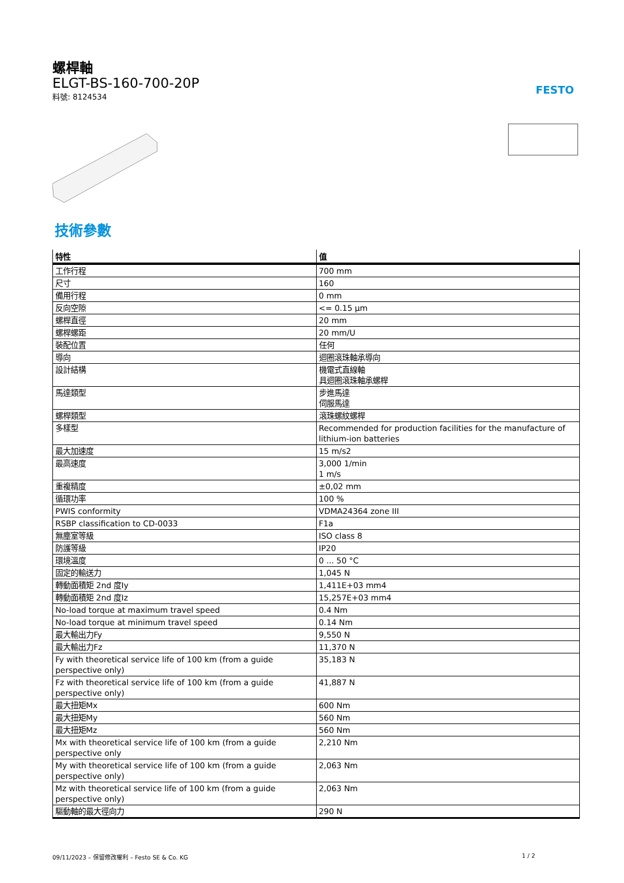螺桿軸
ELGT-BS-160-700-20P
料號: 8124534
FESTO
技術參數
| 特性 | 值 |
| --- | --- |
| 工作行程 | 700 mm |
| 尺寸 | 160 |
| 備用行程 | 0 mm |
| 反向空隙 | <= 0.15 µm |
| 螺桿直徑 | 20 mm |
| 螺桿螺距 | 20 mm/U |
| 裝配位置 | 任何 |
| 導向 | 迴圈滾珠軸承導向 |
| 設計結構 | 機電式直線軸 具迴圈滾珠軸承螺桿 |
| 馬達類型 | 步進馬達 伺服馬達 |
| 螺桿類型 | 滾珠螺紋螺桿 |
| 多樣型 | Recommended for production facilities for the manufacture of lithium-ion batteries |
| 最大加速度 | 15 m/s2 |
| 最高速度 | 3,000 1/min 1 m/s |
| 重複精度 | ±0,02 mm |
| 循環功率 | 100 % |
| PWIS conformity | VDMA24364 zone III |
| RSBP classification to CD-0033 | F1a |
| 無塵室等級 | ISO class 8 |
| 防護等級 | IP20 |
| 環境溫度 | 0 ... 50 °C |
| 固定的輸送力 | 1,045 N |
| 轉動面積矩 2nd 度Iy | 1,411E+03 mm4 |
| 轉動面積矩 2nd 度Iz | 15,257E+03 mm4 |
| No-load torque at maximum travel speed | 0.4 Nm |
| No-load torque at minimum travel speed | 0.14 Nm |
| 最大輸出力Fy | 9,550 N |
| 最大輸出力Fz | 11,370 N |
| Fy with theoretical service life of 100 km (from a guide perspective only) | 35,183 N |
| Fz with theoretical service life of 100 km (from a guide perspective only) | 41,887 N |
| 最大扭矩Mx | 600 Nm |
| 最大扭矩My | 560 Nm |
| 最大扭矩Mz | 560 Nm |
| Mx with theoretical service life of 100 km (from a guide perspective only | 2,210 Nm |
| My with theoretical service life of 100 km (from a guide perspective only) | 2,063 Nm |
| Mz with theoretical service life of 100 km (from a guide perspective only) | 2,063 Nm |
| 驅動軸的最大徑向力 | 290 N |
09/11/2023 – 保留修改權利 – Festo SE & Co. KG 1 / 2